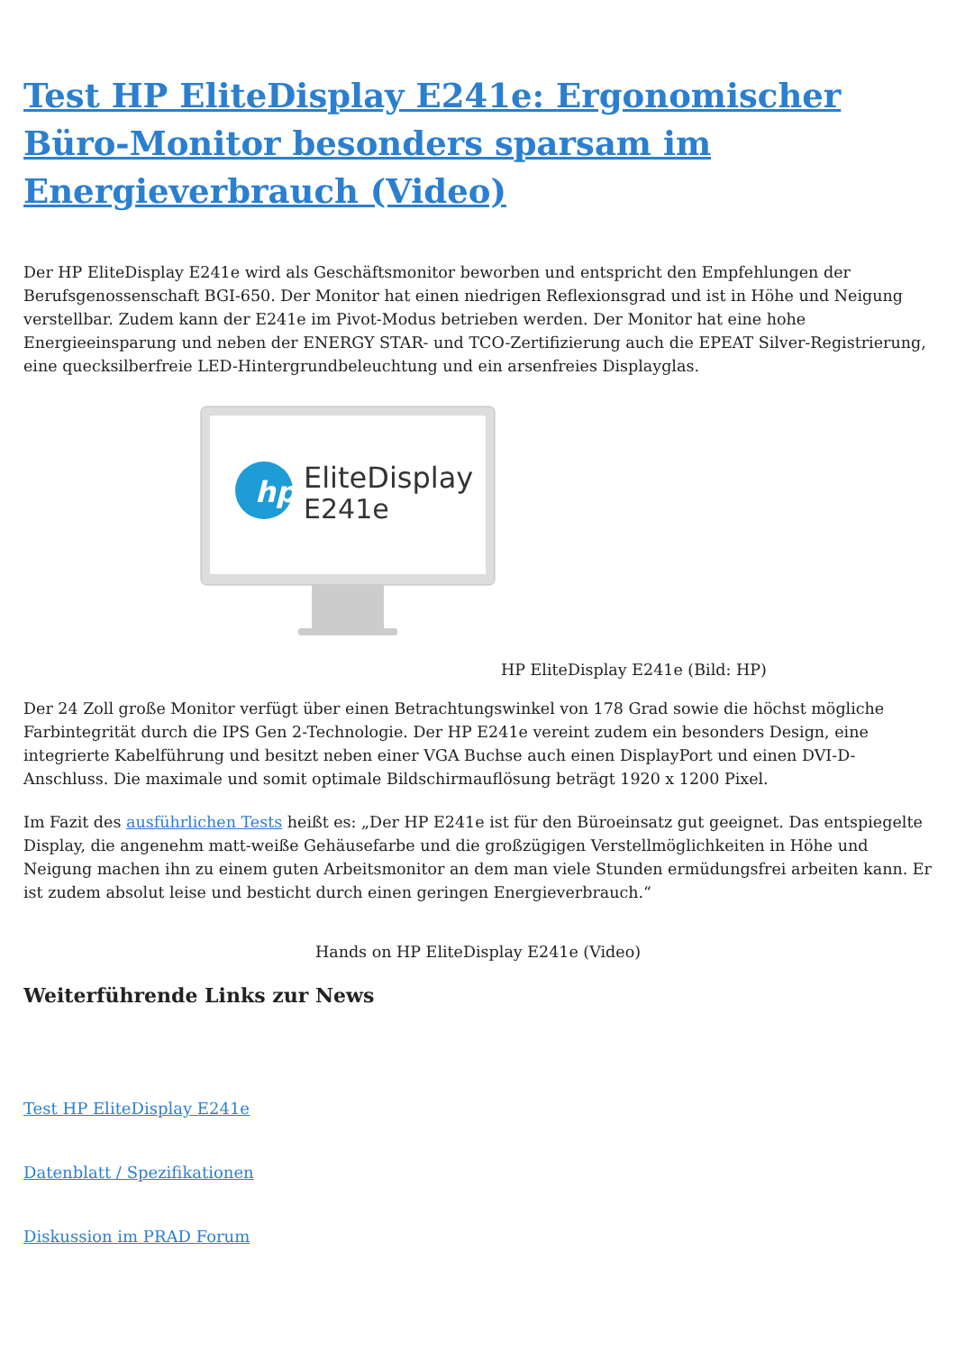Test HP EliteDisplay E241e: Ergonomischer Büro-Monitor besonders sparsam im Energieverbrauch (Video)
Der HP EliteDisplay E241e wird als Geschäftsmonitor beworben und entspricht den Empfehlungen der Berufsgenossenschaft BGI-650. Der Monitor hat einen niedrigen Reflexionsgrad und ist in Höhe und Neigung verstellbar. Zudem kann der E241e im Pivot-Modus betrieben werden. Der Monitor hat eine hohe Energieeinsparung und neben der ENERGY STAR- und TCO-Zertifizierung auch die EPEAT Silver-Registrierung, eine quecksilberfreie LED-Hintergrundbeleuchtung und ein arsenfreies Displayglas.
hp
EliteDisplay
E241e
HP EliteDisplay E241e (Bild: HP)
Der 24 Zoll große Monitor verfügt über einen Betrachtungswinkel von 178 Grad sowie die höchst mögliche Farbintegrität durch die IPS Gen 2-Technologie. Der HP E241e vereint zudem ein besonders Design, eine integrierte Kabelführung und besitzt neben einer VGA Buchse auch einen DisplayPort und einen DVI-D-Anschluss. Die maximale und somit optimale Bildschirmauflösung beträgt 1920 x 1200 Pixel.
Im Fazit des ausführlichen Tests heißt es: „Der HP E241e ist für den Büroeinsatz gut geeignet. Das entspiegelte Display, die angenehm matt-weiße Gehäusefarbe und die großzügigen Verstellmöglichkeiten in Höhe und Neigung machen ihn zu einem guten Arbeitsmonitor an dem man viele Stunden ermüdungsfrei arbeiten kann. Er ist zudem absolut leise und besticht durch einen geringen Energieverbrauch.“
Hands on HP EliteDisplay E241e (Video)
Weiterführende Links zur News
Test HP EliteDisplay E241e
Datenblatt / Spezifikationen
Diskussion im PRAD Forum